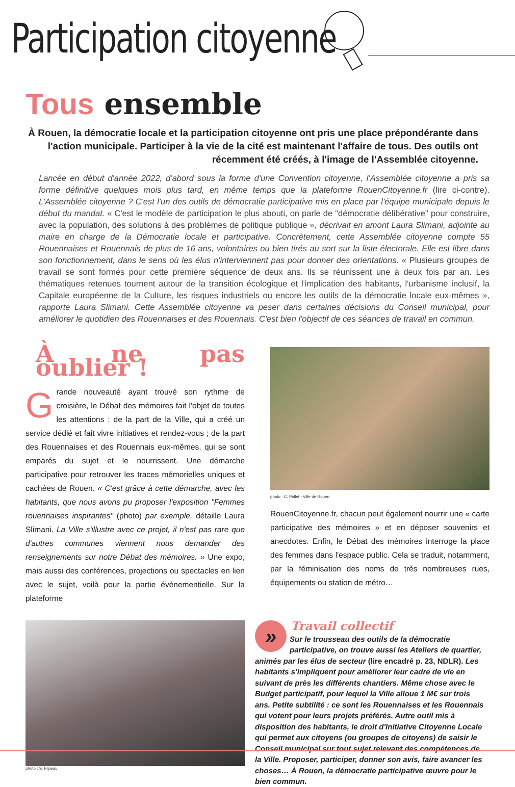Participation citoyenne
Tous ensemble
À Rouen, la démocratie locale et la participation citoyenne ont pris une place prépondérante dans l'action municipale. Participer à la vie de la cité est maintenant l'affaire de tous. Des outils ont récemment été créés, à l'image de l'Assemblée citoyenne.
Lancée en début d'année 2022, d'abord sous la forme d'une Convention citoyenne, l'Assemblée citoyenne a pris sa forme définitive quelques mois plus tard, en même temps que la plateforme RouenCitoyenne.fr (lire ci-contre). L'Assemblée citoyenne ? C'est l'un des outils de démocratie participative mis en place par l'équipe municipale depuis le début du mandat. « C'est le modèle de participation le plus abouti, on parle de "démocratie délibérative" pour construire, avec la population, des solutions à des problèmes de politique publique », décrivait en amont Laura Slimani, adjointe au maire en charge de la Démocratie locale et participative. Concrètement, cette Assemblée citoyenne compte 55 Rouennaises et Rouennais de plus de 16 ans, volontaires ou bien tirés au sort sur la liste électorale. Elle est libre dans son fonctionnement, dans le sens où les élus n'interviennent pas pour donner des orientations. « Plusieurs groupes de travail se sont formés pour cette première séquence de deux ans. Ils se réunissent une à deux fois par an. Les thématiques retenues tournent autour de la transition écologique et l'implication des habitants, l'urbanisme inclusif, la Capitale européenne de la Culture, les risques industriels ou encore les outils de la démocratie locale eux-mêmes », rapporte Laura Slimani. Cette Assemblée citoyenne va peser dans certaines décisions du Conseil municipal, pour améliorer le quotidien des Rouennaises et des Rouennais. C'est bien l'objectif de ces séances de travail en commun.
À ne pas oublier !
Grande nouveauté ayant trouvé son rythme de croisière, le Débat des mémoires fait l'objet de toutes les attentions : de la part de la Ville, qui a créé un service dédié et fait vivre initiatives et rendez-vous ; de la part des Rouennaises et des Rouennais eux-mêmes, qui se sont emparés du sujet et le nourrissent. Une démarche participative pour retrouver les traces mémorielles uniques et cachées de Rouen. « C'est grâce à cette démarche, avec les habitants, que nous avons pu proposer l'exposition "Femmes rouennaises inspirantes" (photo) par exemple, détaille Laura Slimani. La Ville s'illustre avec ce projet, il n'est pas rare que d'autres communes viennent nous demander des renseignements sur notre Débat des mémoires. » Une expo, mais aussi des conférences, projections ou spectacles en lien avec le sujet, voilà pour la partie événementielle. Sur la plateforme
photo : C. Pollet - Ville de Rouen
RouenCitoyenne.fr, chacun peut également nourrir une « carte participative des mémoires » et en déposer souvenirs et anecdotes. Enfin, le Débat des mémoires interroge la place des femmes dans l'espace public. Cela se traduit, notamment, par la féminisation des noms de très nombreuses rues, équipements ou station de métro…
photo : S. Flipeau
»
Travail collectif
Sur le trousseau des outils de la démocratie participative, on trouve aussi les Ateliers de quartier, animés par les élus de secteur (lire encadré p. 23, NDLR). Les habitants s'impliquent pour améliorer leur cadre de vie en suivant de près les différents chantiers. Même chose avec le Budget participatif, pour lequel la Ville alloue 1 M€ sur trois ans. Petite subtilité : ce sont les Rouennaises et les Rouennais qui votent pour leurs projets préférés. Autre outil mis à disposition des habitants, le droit d'Initiative Citoyenne Locale qui permet aux citoyens (ou groupes de citoyens) de saisir le Conseil municipal sur tout sujet relevant des compétences de la Ville. Proposer, participer, donner son avis, faire avancer les choses… À Rouen, la démocratie participative œuvre pour le bien commun.